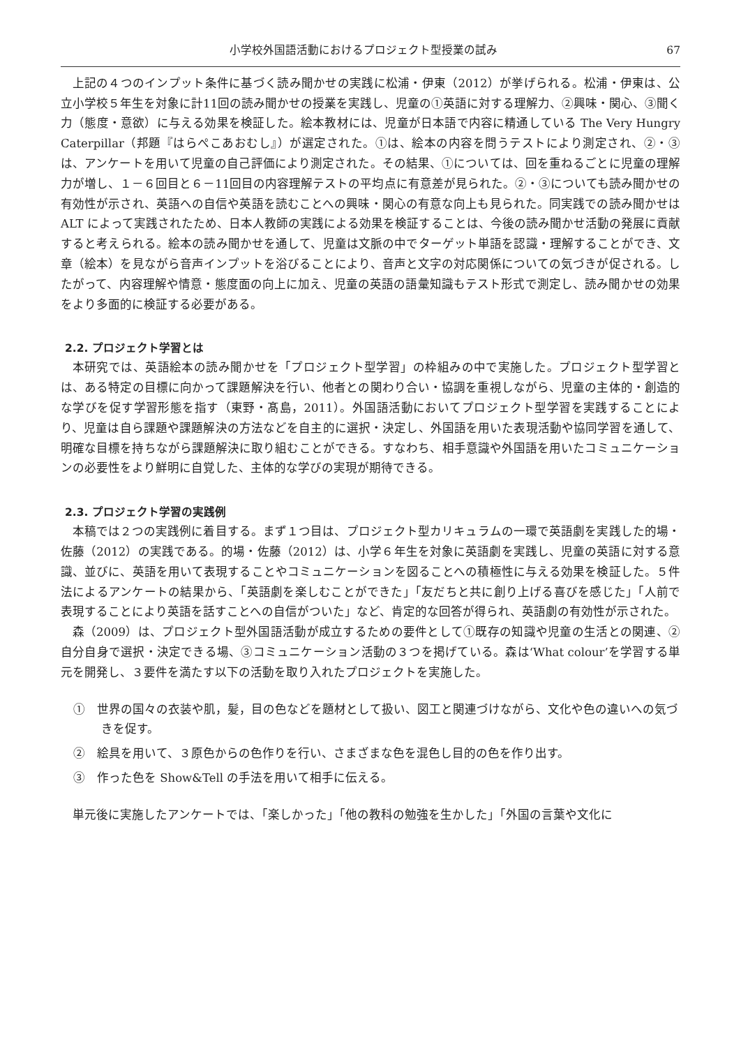小学校外国語活動におけるプロジェクト型授業の試み 67
上記の４つのインプット条件に基づく読み聞かせの実践に松浦・伊東（2012）が挙げられる。松浦・伊東は、公立小学校５年生を対象に計11回の読み聞かせの授業を実践し、児童の①英語に対する理解力、②興味・関心、③聞く力（態度・意欲）に与える効果を検証した。絵本教材には、児童が日本語で内容に精通している The Very Hungry Caterpillar（邦題『はらぺこあおむし』）が選定された。①は、絵本の内容を問うテストにより測定され、②・③は、アンケートを用いて児童の自己評価により測定された。その結果、①については、回を重ねるごとに児童の理解力が増し、１－６回目と６－11回目の内容理解テストの平均点に有意差が見られた。②・③についても読み聞かせの有効性が示され、英語への自信や英語を読むことへの興味・関心の有意な向上も見られた。同実践での読み聞かせは ALT によって実践されたため、日本人教師の実践による効果を検証することは、今後の読み聞かせ活動の発展に貢献すると考えられる。絵本の読み聞かせを通して、児童は文脈の中でターゲット単語を認識・理解することができ、文章（絵本）を見ながら音声インプットを浴びることにより、音声と文字の対応関係についての気づきが促される。したがって、内容理解や情意・態度面の向上に加え、児童の英語の語彙知識もテスト形式で測定し、読み聞かせの効果をより多面的に検証する必要がある。
2.2. プロジェクト学習とは
本研究では、英語絵本の読み聞かせを「プロジェクト型学習」の枠組みの中で実施した。プロジェクト型学習とは、ある特定の目標に向かって課題解決を行い、他者との関わり合い・協調を重視しながら、児童の主体的・創造的な学びを促す学習形態を指す（東野・髙島，2011）。外国語活動においてプロジェクト型学習を実践することにより、児童は自ら課題や課題解決の方法などを自主的に選択・決定し、外国語を用いた表現活動や協同学習を通して、明確な目標を持ちながら課題解決に取り組むことができる。すなわち、相手意識や外国語を用いたコミュニケーションの必要性をより鮮明に自覚した、主体的な学びの実現が期待できる。
2.3. プロジェクト学習の実践例
本稿では２つの実践例に着目する。まず１つ目は、プロジェクト型カリキュラムの一環で英語劇を実践した的場・佐藤（2012）の実践である。的場・佐藤（2012）は、小学６年生を対象に英語劇を実践し、児童の英語に対する意識、並びに、英語を用いて表現することやコミュニケーションを図ることへの積極性に与える効果を検証した。５件法によるアンケートの結果から、「英語劇を楽しむことができた」「友だちと共に創り上げる喜びを感じた」「人前で表現することにより英語を話すことへの自信がついた」など、肯定的な回答が得られ、英語劇の有効性が示された。
森（2009）は、プロジェクト型外国語活動が成立するための要件として①既存の知識や児童の生活との関連、②自分自身で選択・決定できる場、③コミュニケーション活動の３つを掲げている。森は‘What colour’を学習する単元を開発し、３要件を満たす以下の活動を取り入れたプロジェクトを実施した。
①　世界の国々の衣装や肌，髪，目の色などを題材として扱い、図工と関連づけながら、文化や色の違いへの気づきを促す。
②　絵具を用いて、３原色からの色作りを行い、さまざまな色を混色し目的の色を作り出す。
③　作った色を Show&Tell の手法を用いて相手に伝える。
単元後に実施したアンケートでは、「楽しかった」「他の教科の勉強を生かした」「外国の言葉や文化に